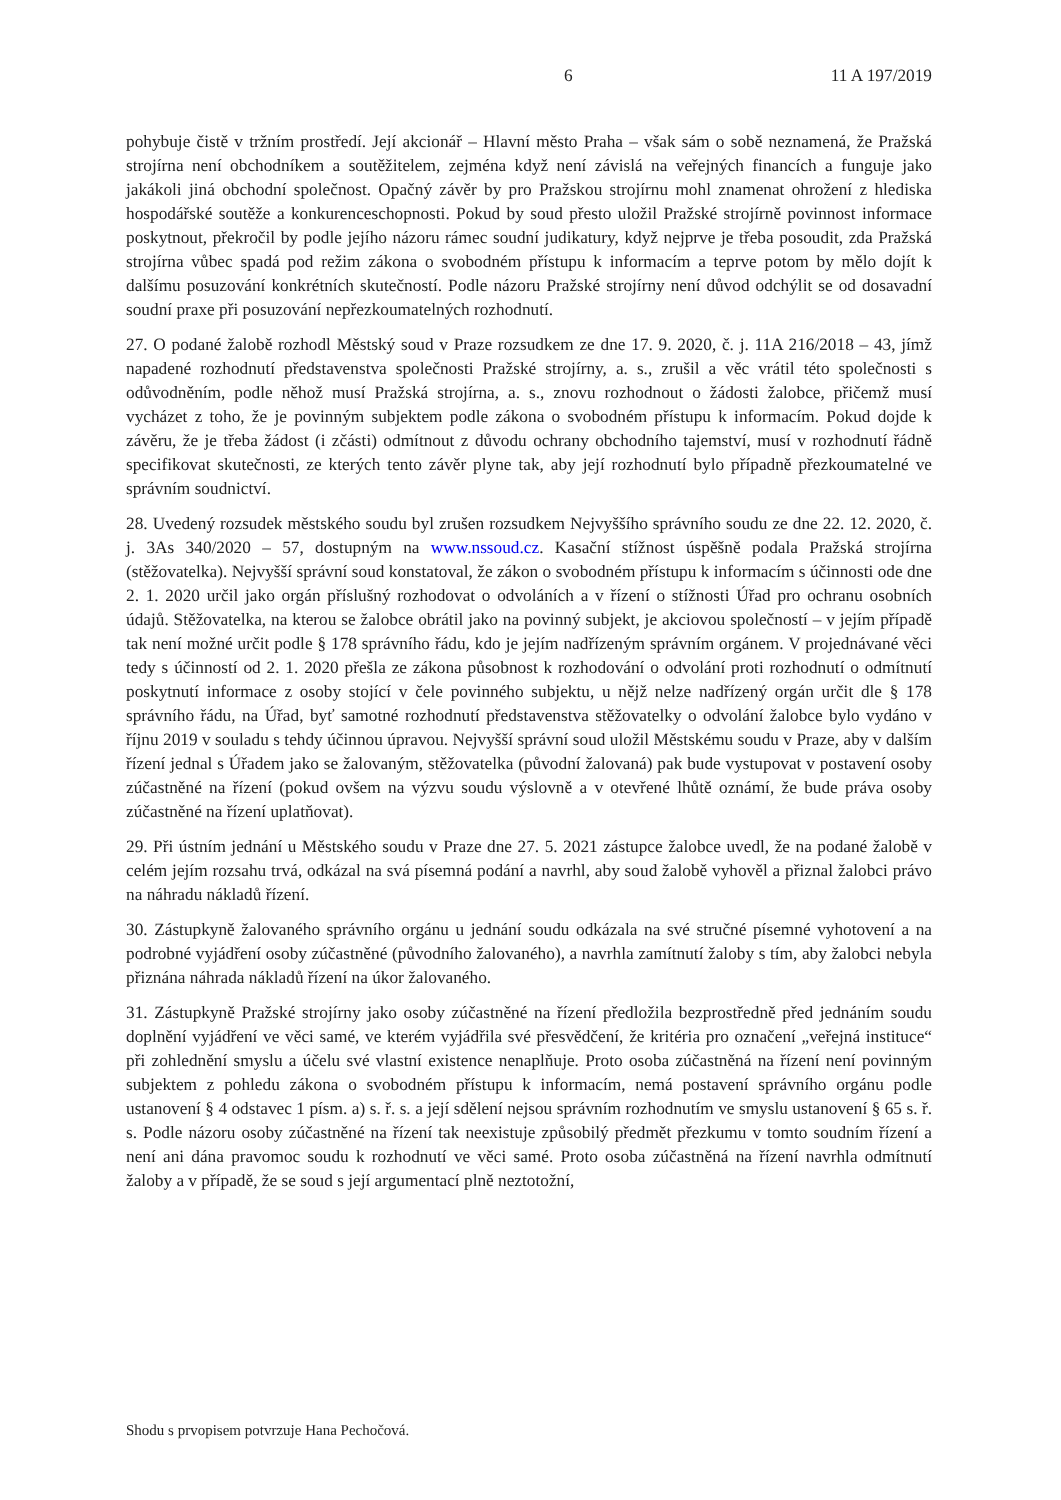6 11 A 197/2019
pohybuje čistě v tržním prostředí. Její akcionář – Hlavní město Praha – však sám o sobě neznamená, že Pražská strojírna není obchodníkem a soutěžitelem, zejména když není závislá na veřejných financích a funguje jako jakákoli jiná obchodní společnost. Opačný závěr by pro Pražskou strojírnu mohl znamenat ohrožení z hlediska hospodářské soutěže a konkurenceschopnosti. Pokud by soud přesto uložil Pražské strojírně povinnost informace poskytnout, překročil by podle jejího názoru rámec soudní judikatury, když nejprve je třeba posoudit, zda Pražská strojírna vůbec spadá pod režim zákona o svobodném přístupu k informacím a teprve potom by mělo dojít k dalšímu posuzování konkrétních skutečností. Podle názoru Pražské strojírny není důvod odchýlit se od dosavadní soudní praxe při posuzování nepřezkoumatelných rozhodnutí.
27. O podané žalobě rozhodl Městský soud v Praze rozsudkem ze dne 17. 9. 2020, č. j. 11A 216/2018 – 43, jímž napadené rozhodnutí představenstva společnosti Pražské strojírny, a. s., zrušil a věc vrátil této společnosti s odůvodněním, podle něhož musí Pražská strojírna, a. s., znovu rozhodnout o žádosti žalobce, přičemž musí vycházet z toho, že je povinným subjektem podle zákona o svobodném přístupu k informacím. Pokud dojde k závěru, že je třeba žádost (i zčásti) odmítnout z důvodu ochrany obchodního tajemství, musí v rozhodnutí řádně specifikovat skutečnosti, ze kterých tento závěr plyne tak, aby její rozhodnutí bylo případně přezkoumatelné ve správním soudnictví.
28. Uvedený rozsudek městského soudu byl zrušen rozsudkem Nejvyššího správního soudu ze dne 22. 12. 2020, č. j. 3As 340/2020 – 57, dostupným na www.nssoud.cz. Kasační stížnost úspěšně podala Pražská strojírna (stěžovatelka). Nejvyšší správní soud konstatoval, že zákon o svobodném přístupu k informacím s účinnosti ode dne 2. 1. 2020 určil jako orgán příslušný rozhodovat o odvoláních a v řízení o stížnosti Úřad pro ochranu osobních údajů. Stěžovatelka, na kterou se žalobce obrátil jako na povinný subjekt, je akciovou společností – v jejím případě tak není možné určit podle § 178 správního řádu, kdo je jejím nadřízeným správním orgánem. V projednávané věci tedy s účinností od 2. 1. 2020 přešla ze zákona působnost k rozhodování o odvolání proti rozhodnutí o odmítnutí poskytnutí informace z osoby stojící v čele povinného subjektu, u nějž nelze nadřízený orgán určit dle § 178 správního řádu, na Úřad, byť samotné rozhodnutí představenstva stěžovatelky o odvolání žalobce bylo vydáno v říjnu 2019 v souladu s tehdy účinnou úpravou. Nejvyšší správní soud uložil Městskému soudu v Praze, aby v dalším řízení jednal s Úřadem jako se žalovaným, stěžovatelka (původní žalovaná) pak bude vystupovat v postavení osoby zúčastněné na řízení (pokud ovšem na výzvu soudu výslovně a v otevřené lhůtě oznámí, že bude práva osoby zúčastněné na řízení uplatňovat).
29. Při ústním jednání u Městského soudu v Praze dne 27. 5. 2021 zástupce žalobce uvedl, že na podané žalobě v celém jejím rozsahu trvá, odkázal na svá písemná podání a navrhl, aby soud žalobě vyhověl a přiznal žalobci právo na náhradu nákladů řízení.
30. Zástupkyně žalovaného správního orgánu u jednání soudu odkázala na své stručné písemné vyhotovení a na podrobné vyjádření osoby zúčastněné (původního žalovaného), a navrhla zamítnutí žaloby s tím, aby žalobci nebyla přiznána náhrada nákladů řízení na úkor žalovaného.
31. Zástupkyně Pražské strojírny jako osoby zúčastněné na řízení předložila bezprostředně před jednáním soudu doplnění vyjádření ve věci samé, ve kterém vyjádřila své přesvědčení, že kritéria pro označení „veřejná instituce“ při zohlednění smyslu a účelu své vlastní existence nenaplňuje. Proto osoba zúčastněná na řízení není povinným subjektem z pohledu zákona o svobodném přístupu k informacím, nemá postavení správního orgánu podle ustanovení § 4 odstavec 1 písm. a) s. ř. s. a její sdělení nejsou správním rozhodnutím ve smyslu ustanovení § 65 s. ř. s. Podle názoru osoby zúčastněné na řízení tak neexistuje způsobilý předmět přezkumu v tomto soudním řízení a není ani dána pravomoc soudu k rozhodnutí ve věci samé. Proto osoba zúčastněná na řízení navrhla odmítnutí žaloby a v případě, že se soud s její argumentací plně neztotožní,
Shodu s prvopisem potvrzuje Hana Pechočová.